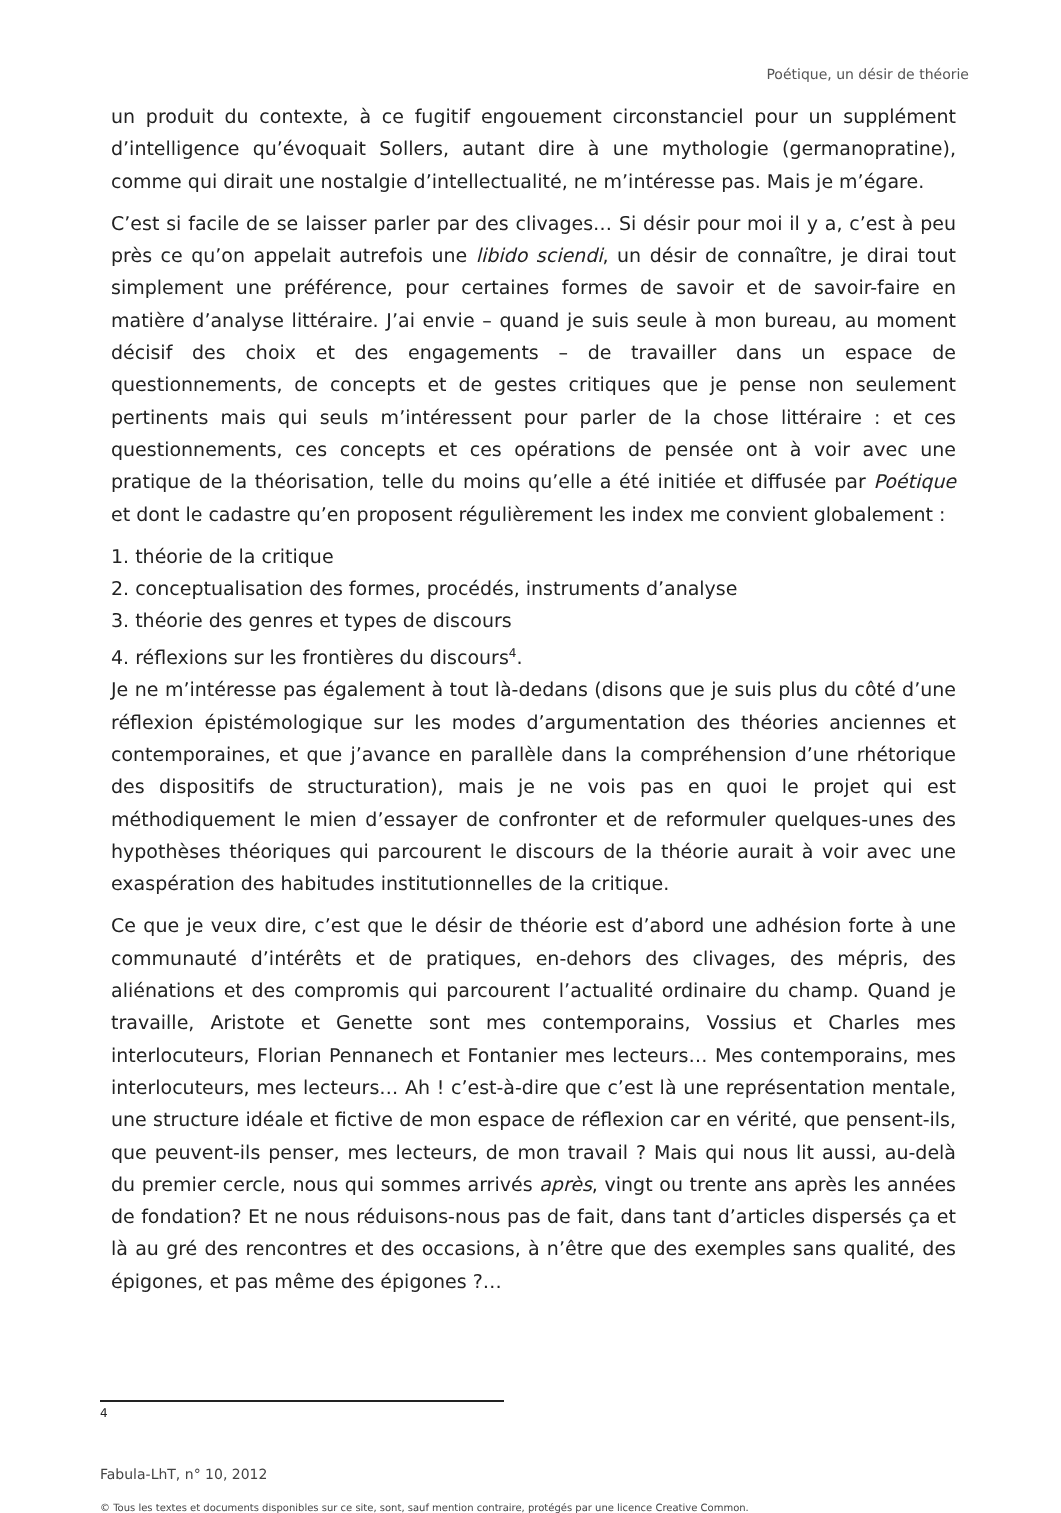Poétique, un désir de théorie
un produit du contexte, à ce fugitif engouement circonstanciel pour un supplément d’intelligence qu’évoquait Sollers, autant dire à une mythologie (germanopratine), comme qui dirait une nostalgie d’intellectualité, ne m’intéresse pas. Mais je m’égare.
C’est si facile de se laisser parler par des clivages… Si désir pour moi il y a, c’est à peu près ce qu’on appelait autrefois une libido sciendi, un désir de connaître, je dirai tout simplement une préférence, pour certaines formes de savoir et de savoir-faire en matière d’analyse littéraire. J’ai envie – quand je suis seule à mon bureau, au moment décisif des choix et des engagements – de travailler dans un espace de questionnements, de concepts et de gestes critiques que je pense non seulement pertinents mais qui seuls m’intéressent pour parler de la chose littéraire : et ces questionnements, ces concepts et ces opérations de pensée ont à voir avec une pratique de la théorisation, telle du moins qu’elle a été initiée et diffusée par Poétique et dont le cadastre qu’en proposent régulièrement les index me convient globalement :
1. théorie de la critique
2. conceptualisation des formes, procédés, instruments d’analyse
3. théorie des genres et types de discours
4. réflexions sur les frontières du discours<sup>4</sup>.
Je ne m’intéresse pas également à tout là-dedans (disons que je suis plus du côté d’une réflexion épistémologique sur les modes d’argumentation des théories anciennes et contemporaines, et que j’avance en parallèle dans la compréhension d’une rhétorique des dispositifs de structuration), mais je ne vois pas en quoi le projet qui est méthodiquement le mien d’essayer de confronter et de reformuler quelques-unes des hypothèses théoriques qui parcourent le discours de la théorie aurait à voir avec une exaspération des habitudes institutionnelles de la critique.
Ce que je veux dire, c’est que le désir de théorie est d’abord une adhésion forte à une communauté d’intérêts et de pratiques, en-dehors des clivages, des mépris, des aliénations et des compromis qui parcourent l’actualité ordinaire du champ. Quand je travaille, Aristote et Genette sont mes contemporains, Vossius et Charles mes interlocuteurs, Florian Pennanech et Fontanier mes lecteurs… Mes contemporains, mes interlocuteurs, mes lecteurs… Ah ! c’est-à-dire que c’est là une représentation mentale, une structure idéale et fictive de mon espace de réflexion car en vérité, que pensent-ils, que peuvent-ils penser, mes lecteurs, de mon travail ? Mais qui nous lit aussi, au-delà du premier cercle, nous qui sommes arrivés après, vingt ou trente ans après les années de fondation? Et ne nous réduisons-nous pas de fait, dans tant d’articles dispersés ça et là au gré des rencontres et des occasions, à n’être que des exemples sans qualité, des épigones, et pas même des épigones ?…
4
Fabula-LhT, n° 10, 2012
© Tous les textes et documents disponibles sur ce site, sont, sauf mention contraire, protégés par une licence Creative Common.